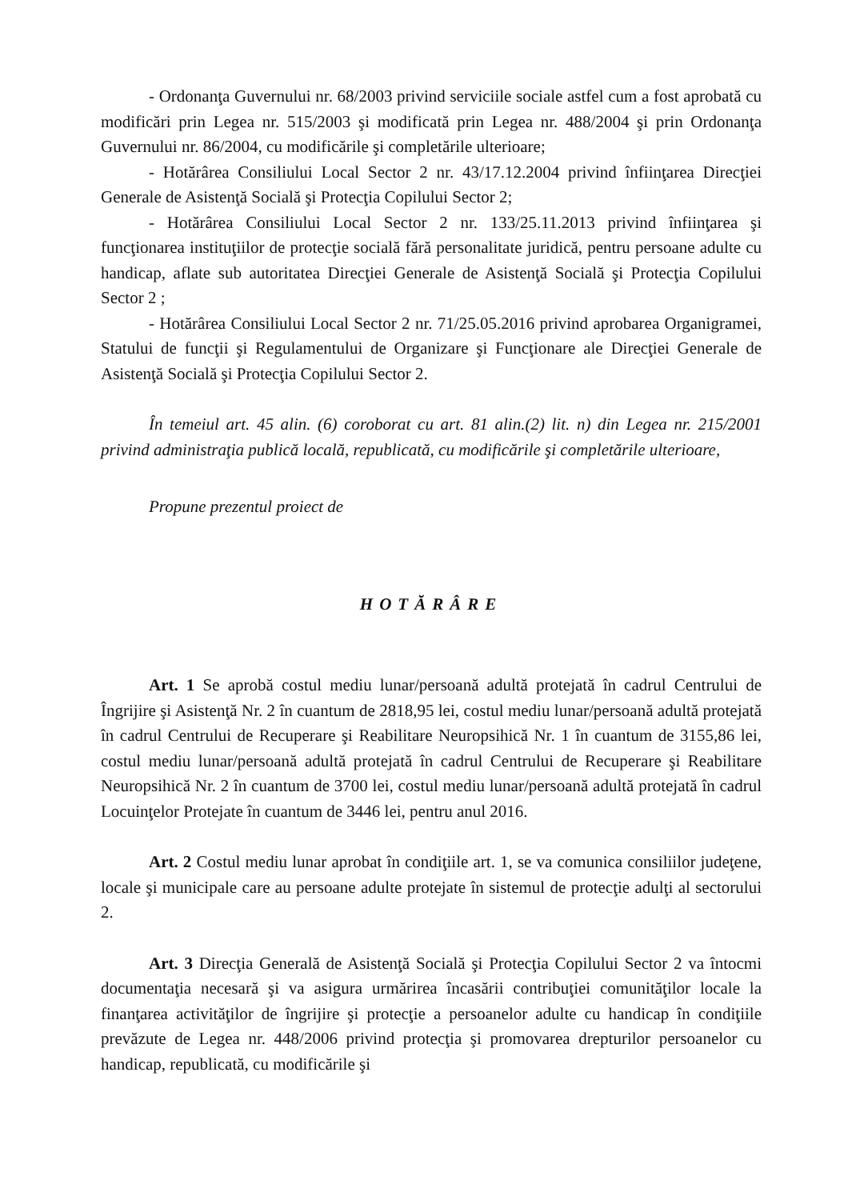- Ordonanţa Guvernului nr. 68/2003 privind serviciile sociale astfel cum a fost aprobată cu modificări prin Legea nr. 515/2003 şi modificată prin Legea nr. 488/2004 şi prin Ordonanţa Guvernului nr. 86/2004, cu modificările şi completările ulterioare;
- Hotărârea Consiliului Local Sector 2 nr. 43/17.12.2004 privind înfiinţarea Direcţiei Generale de Asistenţă Socială şi Protecţia Copilului Sector 2;
- Hotărârea Consiliului Local Sector 2 nr. 133/25.11.2013 privind înfiinţarea şi funcţionarea instituţiilor de protecţie socială fără personalitate juridică, pentru persoane adulte cu handicap, aflate sub autoritatea Direcţiei Generale de Asistenţă Socială şi Protecţia Copilului Sector 2 ;
- Hotărârea Consiliului Local Sector 2 nr. 71/25.05.2016 privind aprobarea Organigramei, Statului de funcţii şi Regulamentului de Organizare şi Funcţionare ale Direcţiei Generale de Asistenţă Socială şi Protecţia Copilului Sector 2.
În temeiul art. 45 alin. (6) coroborat cu art. 81 alin.(2) lit. n) din Legea nr. 215/2001 privind administraţia publică locală, republicată, cu modificările şi completările ulterioare,
Propune prezentul proiect de
HOTĂRÂRE
Art. 1 Se aprobă costul mediu lunar/persoană adultă protejată în cadrul Centrului de Îngrijire şi Asistenţă Nr. 2 în cuantum de 2818,95 lei, costul mediu lunar/persoană adultă protejată în cadrul Centrului de Recuperare şi Reabilitare Neuropsihică Nr. 1 în cuantum de 3155,86 lei, costul mediu lunar/persoană adultă protejată în cadrul Centrului de Recuperare şi Reabilitare Neuropsihică Nr. 2 în cuantum de 3700 lei, costul mediu lunar/persoană adultă protejată în cadrul Locuinţelor Protejate în cuantum de 3446 lei, pentru anul 2016.
Art. 2 Costul mediu lunar aprobat în condiţiile art. 1, se va comunica consiliilor judeţene, locale şi municipale care au persoane adulte protejate în sistemul de protecţie adulţi al sectorului 2.
Art. 3 Direcţia Generală de Asistenţă Socială şi Protecţia Copilului Sector 2 va întocmi documentaţia necesară şi va asigura urmărirea încasării contribuţiei comunităţilor locale la finanţarea activităţilor de îngrijire şi protecţie a persoanelor adulte cu handicap în condiţiile prevăzute de Legea nr. 448/2006 privind protecţia şi promovarea drepturilor persoanelor cu handicap, republicată, cu modificările şi